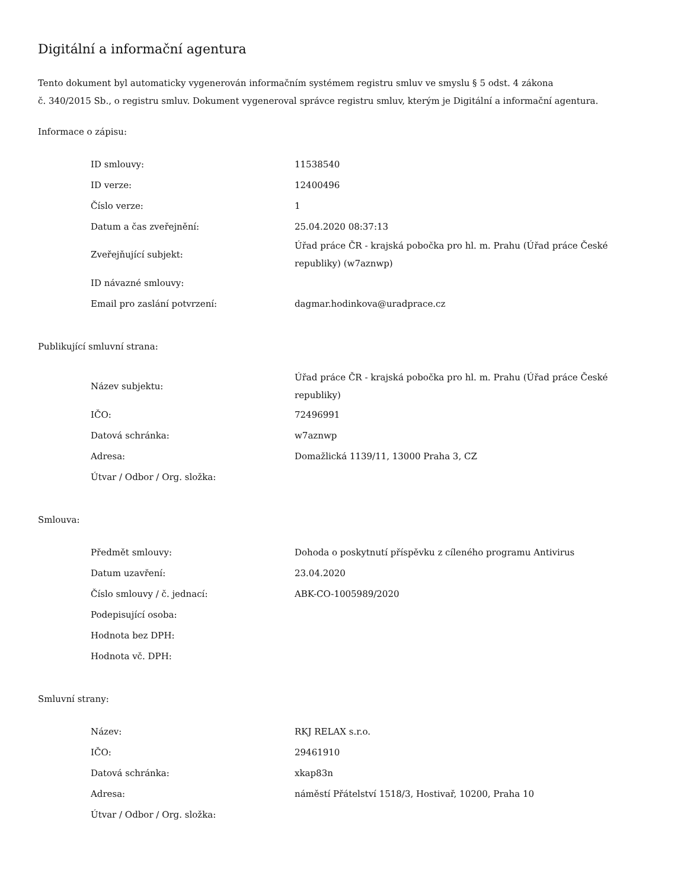Digitální a informační agentura
Tento dokument byl automaticky vygenerován informačním systémem registru smluv ve smyslu § 5 odst. 4 zákona
č. 340/2015 Sb., o registru smluv. Dokument vygeneroval správce registru smluv, kterým je Digitální a informační agentura.
Informace o zápisu:
| ID smlouvy: | 11538540 |
| ID verze: | 12400496 |
| Číslo verze: | 1 |
| Datum a čas zveřejnění: | 25.04.2020 08:37:13 |
| Zveřejňující subjekt: | Úřad práce ČR - krajská pobočka pro hl. m. Prahu (Úřad práce České republiky) (w7aznwp) |
| ID návazné smlouvy: | |
| Email pro zaslání potvrzení: | dagmar.hodinkova@uradprace.cz |
Publikující smluvní strana:
| Název subjektu: | Úřad práce ČR - krajská pobočka pro hl. m. Prahu (Úřad práce České republiky) |
| IČO: | 72496991 |
| Datová schránka: | w7aznwp |
| Adresa: | Domažlická 1139/11, 13000 Praha 3, CZ |
| Útvar / Odbor / Org. složka: | |
Smlouva:
| Předmět smlouvy: | Dohoda o poskytnutí příspěvku z cíleného programu Antivirus |
| Datum uzavření: | 23.04.2020 |
| Číslo smlouvy / č. jednací: | ABK-CO-1005989/2020 |
| Podepisující osoba: | |
| Hodnota bez DPH: | |
| Hodnota vč. DPH: | |
Smluvní strany:
| Název: | RKJ RELAX s.r.o. |
| IČO: | 29461910 |
| Datová schránka: | xkap83n |
| Adresa: | náměstí Přátelství 1518/3, Hostivař, 10200, Praha 10 |
| Útvar / Odbor / Org. složka: | |